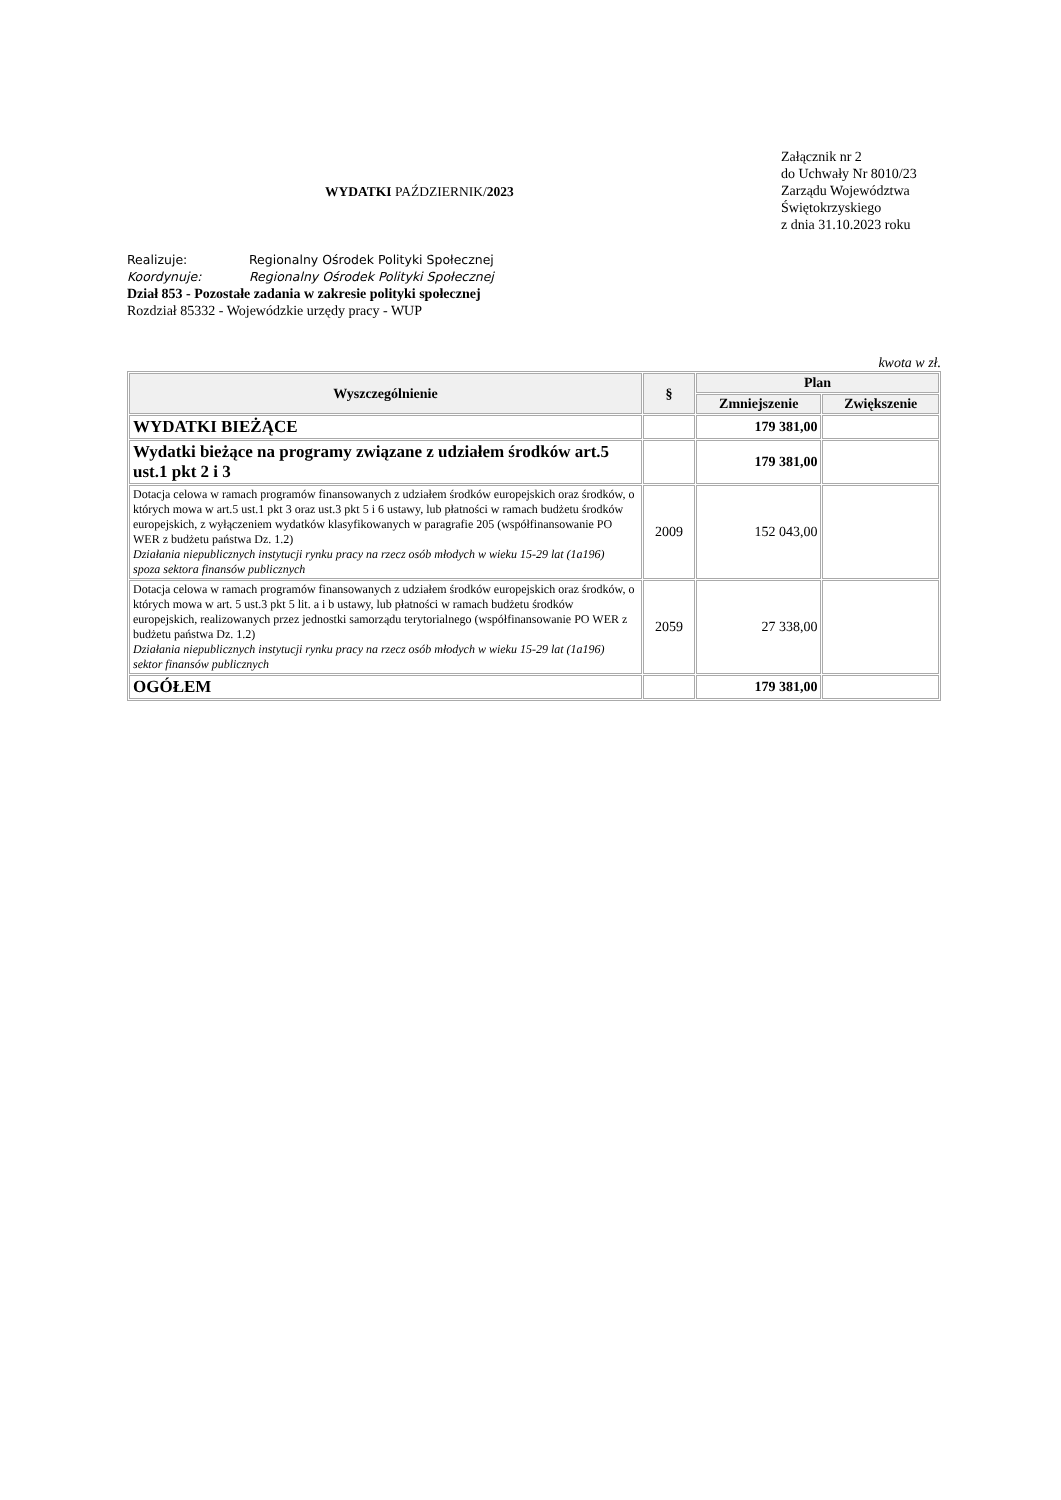WYDATKI PAŹDZIERNIK/2023
Załącznik nr 2
do Uchwały Nr 8010/23
Zarządu Województwa
Świętokrzyskiego
z dnia 31.10.2023 roku
Realizuje: Regionalny Ośrodek Polityki Społecznej
Koordynuje: Regionalny Ośrodek Polityki Społecznej
Dział 853 - Pozostałe zadania w zakresie polityki społecznej
Rozdział 85332 - Wojewódzkie urzędy pracy - WUP
kwota w zł.
| Wyszczególnienie | § | Plan | |
| --- | --- | --- | --- |
| | | Zmniejszenie | Zwiększenie |
| WYDATKI BIEŻĄCE | | 179 381,00 | |
| Wydatki bieżące na programy związane z udziałem środków art.5 ust.1 pkt 2 i 3 | | 179 381,00 | |
| Dotacja celowa w ramach programów finansowanych z udziałem środków europejskich oraz środków, o których mowa w art.5 ust.1 pkt 3 oraz ust.3 pkt 5 i 6 ustawy, lub płatności w ramach budżetu środków europejskich, z wyłączeniem wydatków klasyfikowanych w paragrafie 205 (współfinansowanie PO WER z budżetu państwa Dz. 1.2) Działania niepublicznych instytucji rynku pracy na rzecz osób młodych w wieku 15-29 lat (1a196) spoza sektora finansów publicznych | 2009 | 152 043,00 | |
| Dotacja celowa w ramach programów finansowanych z udziałem środków europejskich oraz środków, o których mowa w art. 5 ust.3 pkt 5 lit. a i b ustawy, lub płatności w ramach budżetu środków europejskich, realizowanych przez jednostki samorządu terytorialnego (współfinansowanie PO WER z budżetu państwa Dz. 1.2) Działania niepublicznych instytucji rynku pracy na rzecz osób młodych w wieku 15-29 lat (1a196) sektor finansów publicznych | 2059 | 27 338,00 | |
| OGÓŁEM | | 179 381,00 | |